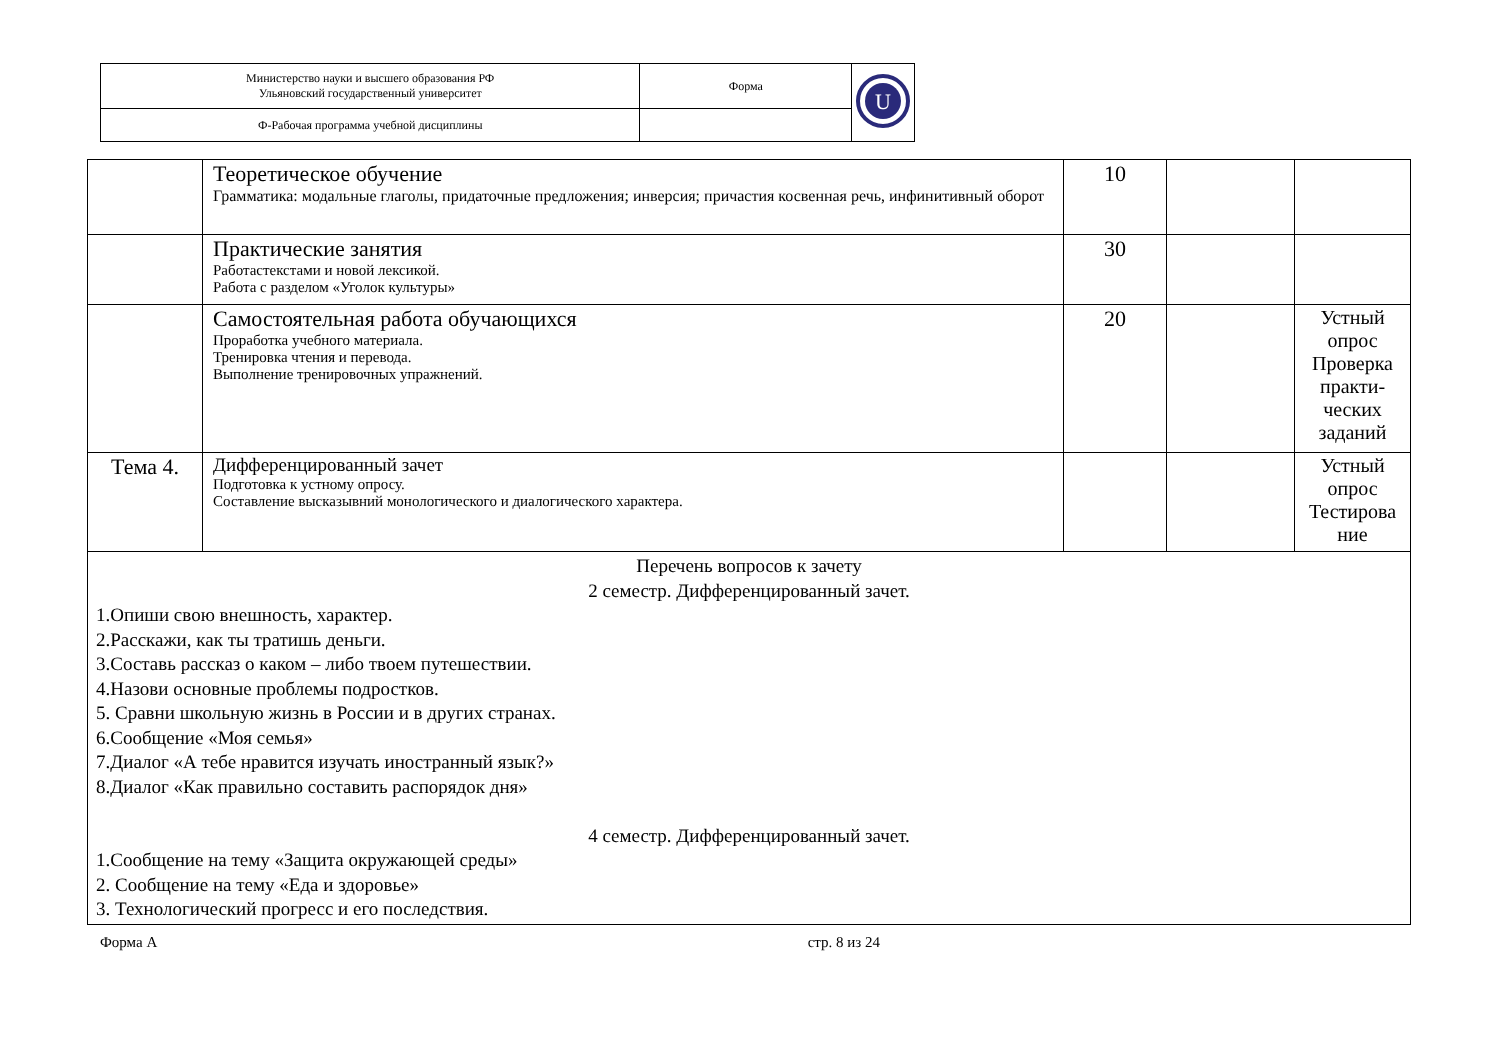| Министерство науки и высшего образования РФ Ульяновский государственный университет | Форма | U |
| Ф-Рабочая программа учебной дисциплины | | |
| | Теоретическое обучение Грамматика: модальные глаголы, придаточные предложения; инверсия; причастия косвенная речь, инфинитивный оборот | 10 | | |
| | Практические занятия Работастекстами и новой лексикой. Работа с разделом «Уголок культуры» | 30 | | |
| | Самостоятельная работа обучающихся Проработка учебного материала. Тренировка чтения и перевода. Выполнение тренировочных упражнений. | 20 | | Устный опрос Проверка практи-ческих заданий |
| Тема 4. | Дифференцированный зачет Подготовка к устному опросу. Составление высказывний монологического и диалогического характера. | | | Устный опрос Тестирова ние |
| Перечень вопросов к зачету 2 семестр. Дифференцированный зачет. 1.Опиши свою внешность, характер. 2.Расскажи, как ты тратишь деньги. 3.Составь рассказ о каком – либо твоем путешествии. 4.Назови основные проблемы подростков. 5. Сравни школьную жизнь в России и в других странах. 6.Сообщение «Моя семья» 7.Диалог «А тебе нравится изучать иностранный язык?» 8.Диалог «Как правильно составить распорядок дня» 4 семестр. Дифференцированный зачет. 1.Сообщение на тему «Защита окружающей среды» 2. Сообщение на тему «Еда и здоровье» 3. Технологический прогресс и его последствия. | | | | |
Форма А стр. 8 из 24